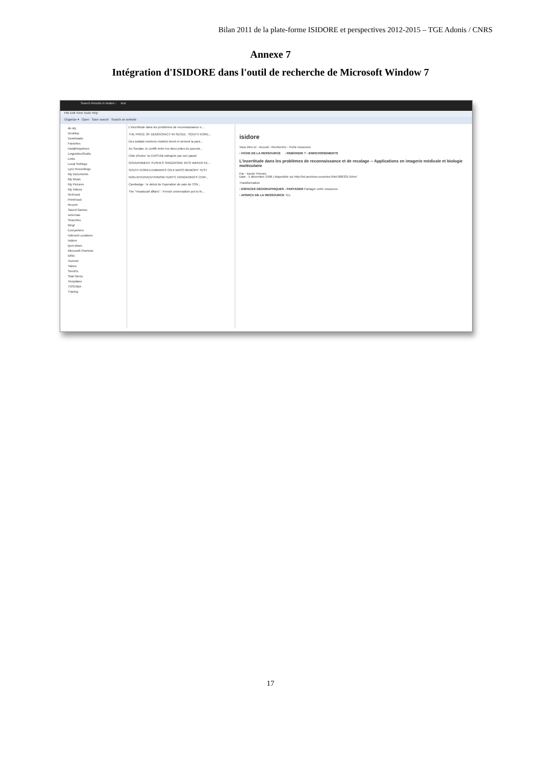Bilan 2011 de la plate-forme ISIDORE et perspectives 2012-2015 – TGE Adonis / CNRS
Annexe 7
Intégration d'ISIDORE dans l'outil de recherche de Microsoft Window 7
Search Results in Isidore › test
File Edit View Tools Help
Organize ▾ Open Save search Search on website
de.sty
Desktop
Downloads
Favorites
InstallAnywhere
LinguisticsStudio
Links
Local Settings
Lync Recordings
My Documents
My Music
My Pictures
My Videos
NetHood
PrintHood
Recent
Saved Games
schemas
Searches
Bing!
Everywhere
Indexed Locations
Isidore
lyon-share
Microsoft OneNote
MSN
Technet
Yahoo
SendTo
Start Menu
Templates
TOSHIBA
Tracing
L'incertitude dans les problèmes de reconnaissance e...
THE PRICE OF DEMOCRACY IN SEOUL : SOUTH KORE...
Des soldats ivoiriens mutinés tirent et sèment la pani...
Au Soudan, le conflit entre les deux pôles du pouvoir...
Côte d'Ivoire: la CAISTAB rattrapée par son passé
GOVERNMENT PUSHES SINGAPORE INTO WAFER FA...
SOUTH KOREA EMBARKS ON A MASS MEMORY TEST
NON-INTERVENTIONISM HURTS HONGKONG'S CHIP...
Cambodge : le debut de l'operation de paix de l'ON...
The "Headscarf affairs" : French universalism put to th...
isidore
Vous êtes ici : Accueil › Recherche › Fiche ressource
› FICHE DE LA RESSOURCE › REBONDIR ? › ENRICHISSEMENTS
L'incertitude dans les problèmes de reconnaissance et de recalage -- Applications en imagerie médicale et biologie moléculaire
Par : Xavier Pennec
Date : 5 décembre 1996 | disponible sur http://tel.archives-ouvertes.fr/tel-00633175/en/
Transformation
› ESPACES GÉOGRAPHIQUES › PARTAGER Partager cette ressource
› APERÇU DE LA RESSOURCE TEL
17